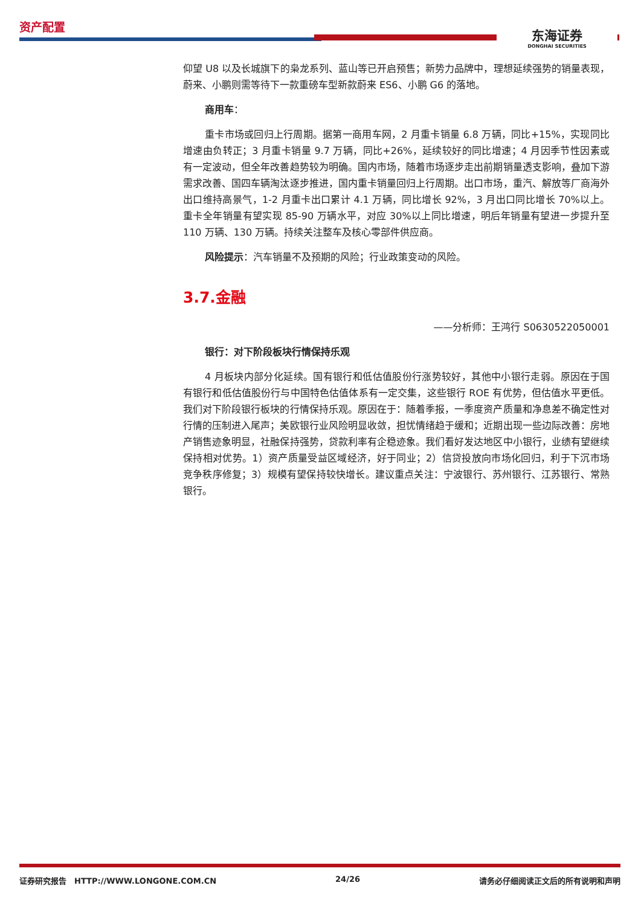资产配置
东海证券
DONGHAI SECURITIES
仰望 U8 以及长城旗下的枭龙系列、蓝山等已开启预售；新势力品牌中，理想延续强势的销量表现，蔚来、小鹏则需等待下一款重磅车型新款蔚来 ES6、小鹏 G6 的落地。
商用车：
重卡市场或回归上行周期。据第一商用车网，2 月重卡销量 6.8 万辆，同比+15%，实现同比增速由负转正；3 月重卡销量 9.7 万辆，同比+26%，延续较好的同比增速；4 月因季节性因素或有一定波动，但全年改善趋势较为明确。国内市场，随着市场逐步走出前期销量透支影响，叠加下游需求改善、国四车辆淘汰逐步推进，国内重卡销量回归上行周期。出口市场，重汽、解放等厂商海外出口维持高景气，1-2 月重卡出口累计 4.1 万辆，同比增长 92%，3 月出口同比增长 70%以上。重卡全年销量有望实现 85-90 万辆水平，对应 30%以上同比增速，明后年销量有望进一步提升至 110 万辆、130 万辆。持续关注整车及核心零部件供应商。
风险提示：汽车销量不及预期的风险；行业政策变动的风险。
3.7.金融
——分析师：王鸿行 S0630522050001
银行：对下阶段板块行情保持乐观
4 月板块内部分化延续。国有银行和低估值股份行涨势较好，其他中小银行走弱。原因在于国有银行和低估值股份行与中国特色估值体系有一定交集，这些银行 ROE 有优势，但估值水平更低。我们对下阶段银行板块的行情保持乐观。原因在于：随着季报，一季度资产质量和净息差不确定性对行情的压制进入尾声；美欧银行业风险明显收敛，担忧情绪趋于缓和；近期出现一些边际改善：房地产销售迹象明显，社融保持强势，贷款利率有企稳迹象。我们看好发达地区中小银行，业绩有望继续保持相对优势。1）资产质量受益区域经济，好于同业；2）信贷投放向市场化回归，利于下沉市场竞争秩序修复；3）规模有望保持较快增长。建议重点关注：宁波银行、苏州银行、江苏银行、常熟银行。
证券研究报告　HTTP://WWW.LONGONE.COM.CN 24/26 请务必仔细阅读正文后的所有说明和声明